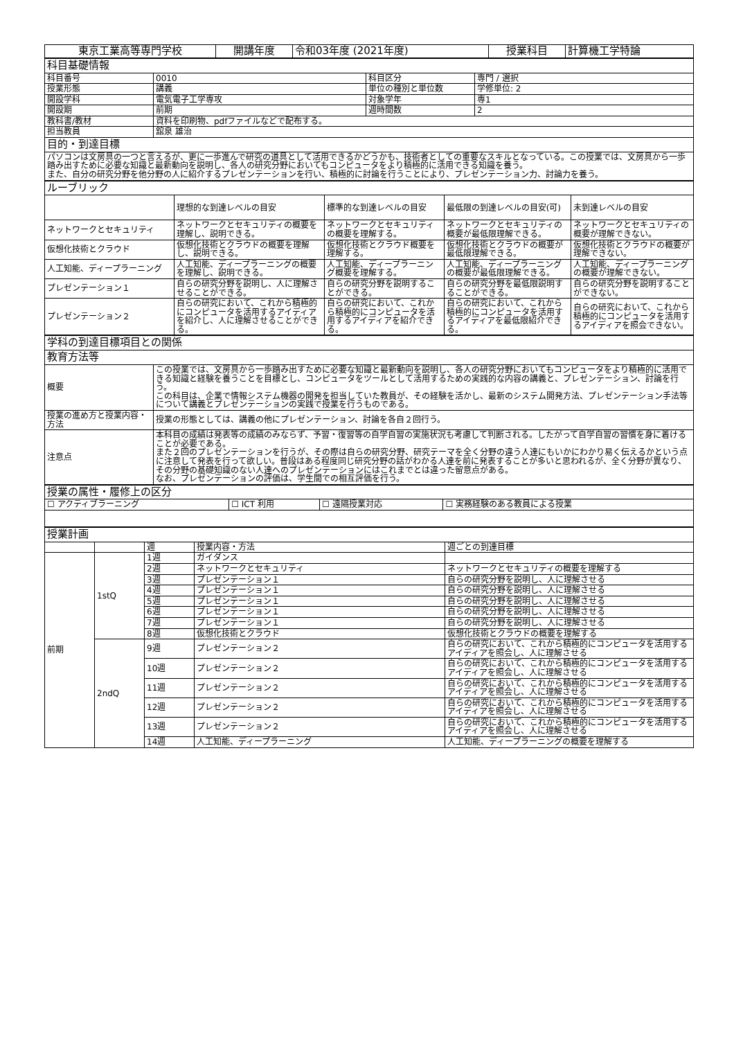| 東京工業高等専門学校 | 開講年度 | 令和03年度 (2021年度) | 授業科目 | 計算機工学特論 |
| 科目基礎情報 | | | |
| 科目番号 | 0010 | 科目区分 | 専門 / 選択 |
| 授業形態 | 講義 | 単位の種別と単位数 | 学修単位: 2 |
| 開設学科 | 電気電子工学専攻 | 対象学年 | 専1 |
| 開設期 | 前期 | 週時間数 | 2 |
| 教科書/教材 | 資料を印刷物、pdfファイルなどで配布する。 | | |
| 担当教員 | 舘泉 雄治 | | |
| 目的・到達目標 | | | |
| パソコンは文房具の一つと言えるが、更に一歩進んで研究の道具として活用できるかどうかも、技術者としての重要なスキルとなっている。この授業では、文房具から一歩踏み出すために必要な知識と最新動向を説明し、各人の研究分野においてもコンピュータをより積極的に活用できる知識を養う。 また、自分の研究分野を他分野の人に紹介するプレゼンテーションを行い、積極的に討論を行うことにより、プレゼンテーション力、討論力を養う。 | | | |
| ルーブリック | | | | |
| | 理想的な到達レベルの目安 | 標準的な到達レベルの目安 | 最低限の到達レベルの目安(可) | 未到達レベルの目安 |
| ネットワークとセキュリティ | ネットワークとセキュリティの概要を理解し、説明できる。 | ネットワークとセキュリティの概要を理解する。 | ネットワークとセキュリティの概要が最低限理解できる。 | ネットワークとセキュリティの概要が理解できない。 |
| 仮想化技術とクラウド | 仮想化技術とクラウドの概要を理解し、説明できる。 | 仮想化技術とクラウド概要を理解する。 | 仮想化技術とクラウドの概要が最低限理解できる。 | 仮想化技術とクラウドの概要が理解できない。 |
| 人工知能、ディープラーニング | 人工知能、ディープラーニングの概要を理解し、説明できる。 | 人工知能、ディープラーニング概要を理解する。 | 人工知能、ディープラーニングの概要が最低限理解できる。 | 人工知能、ディープラーニングの概要が理解できない。 |
| プレゼンテーション１ | 自らの研究分野を説明し、人に理解させることができる。 | 自らの研究分野を説明することができる。 | 自らの研究分野を最低限説明することができる。 | 自らの研究分野を説明することができない。 |
| プレゼンテーション２ | 自らの研究において、これから積極的にコンピュータを活用するアイディアを紹介し、人に理解させることができる。 | 自らの研究において、これから積極的にコンピュータを活用するアイディアを紹介できる。 | 自らの研究において、これから積極的にコンピュータを活用するアイディアを最低限紹介できる。 | 自らの研究において、これから積極的にコンピュータを活用するアイディアを照会できない。 |
| 学科の到達目標項目との関係 | |
| 教育方法等 | |
| 概要 | この授業では、文房具から一歩踏み出すために必要な知識と最新動向を説明し、各人の研究分野においてもコンピュータをより積極的に活用できる知識と経験を養うことを目標とし、コンピュータをツールとして活用するための実践的な内容の講義と、プレゼンテーション、討論を行う。 この科目は、企業で情報システム機器の開発を担当していた教員が、その経験を活かし、最新のシステム開発方法、プレゼンテーション手法等について講義とプレゼンテーションの実践で授業を行うものである。 |
| 授業の進め方と授業内容・方法 | 授業の形態としては、講義の他にプレゼンテーション、討論を各自２回行う。 |
| 注意点 | 本科目の成績は発表等の成績のみならず、予習・復習等の自学自習の実施状況も考慮して判断される。したがって自学自習の習慣を身に着けることが必要である。 また２回のプレゼンテーションを行うが、その際は自らの研究分野、研究テーマを全く分野の違う人達にもいかにわかり易く伝えるかという点に注意して発表を行って欲しい。普段はある程度同じ研究分野の話がわかる人達を前に発表することが多いと思われるが、全く分野が異なり、その分野の基礎知識のない人達へのプレゼンテーションにはこれまでとは違った留意点がある。 なお、プレゼンテーションの評価は、学生間での相互評価を行う。 |
| 授業の属性・履修上の区分 | | | |
| ☐ アクティブラーニング | ☐ ICT 利用 | ☐ 遠隔授業対応 | ☐ 実務経験のある教員による授業 |
| 授業計画 | | | | |
| | | 週 | 授業内容・方法 | 週ごとの到達目標 |
| 前期 | 1stQ | 1週 | ガイダンス | |
| | | 2週 | ネットワークとセキュリティ | ネットワークとセキュリティの概要を理解する |
| | | 3週 | プレゼンテーション１ | 自らの研究分野を説明し、人に理解させる |
| | | 4週 | プレゼンテーション１ | 自らの研究分野を説明し、人に理解させる |
| | | 5週 | プレゼンテーション１ | 自らの研究分野を説明し、人に理解させる |
| | | 6週 | プレゼンテーション１ | 自らの研究分野を説明し、人に理解させる |
| | | 7週 | プレゼンテーション１ | 自らの研究分野を説明し、人に理解させる |
| | | 8週 | 仮想化技術とクラウド | 仮想化技術とクラウドの概要を理解する |
| | 2ndQ | 9週 | プレゼンテーション２ | 自らの研究において、これから積極的にコンピュータを活用するアイディアを照会し、人に理解させる |
| | | 10週 | プレゼンテーション２ | 自らの研究において、これから積極的にコンピュータを活用するアイディアを照会し、人に理解させる |
| | | 11週 | プレゼンテーション２ | 自らの研究において、これから積極的にコンピュータを活用するアイディアを照会し、人に理解させる |
| | | 12週 | プレゼンテーション２ | 自らの研究において、これから積極的にコンピュータを活用するアイディアを照会し、人に理解させる |
| | | 13週 | プレゼンテーション２ | 自らの研究において、これから積極的にコンピュータを活用するアイディアを照会し、人に理解させる |
| | | 14週 | 人工知能、ディープラーニング | 人工知能、ディープラーニングの概要を理解する |